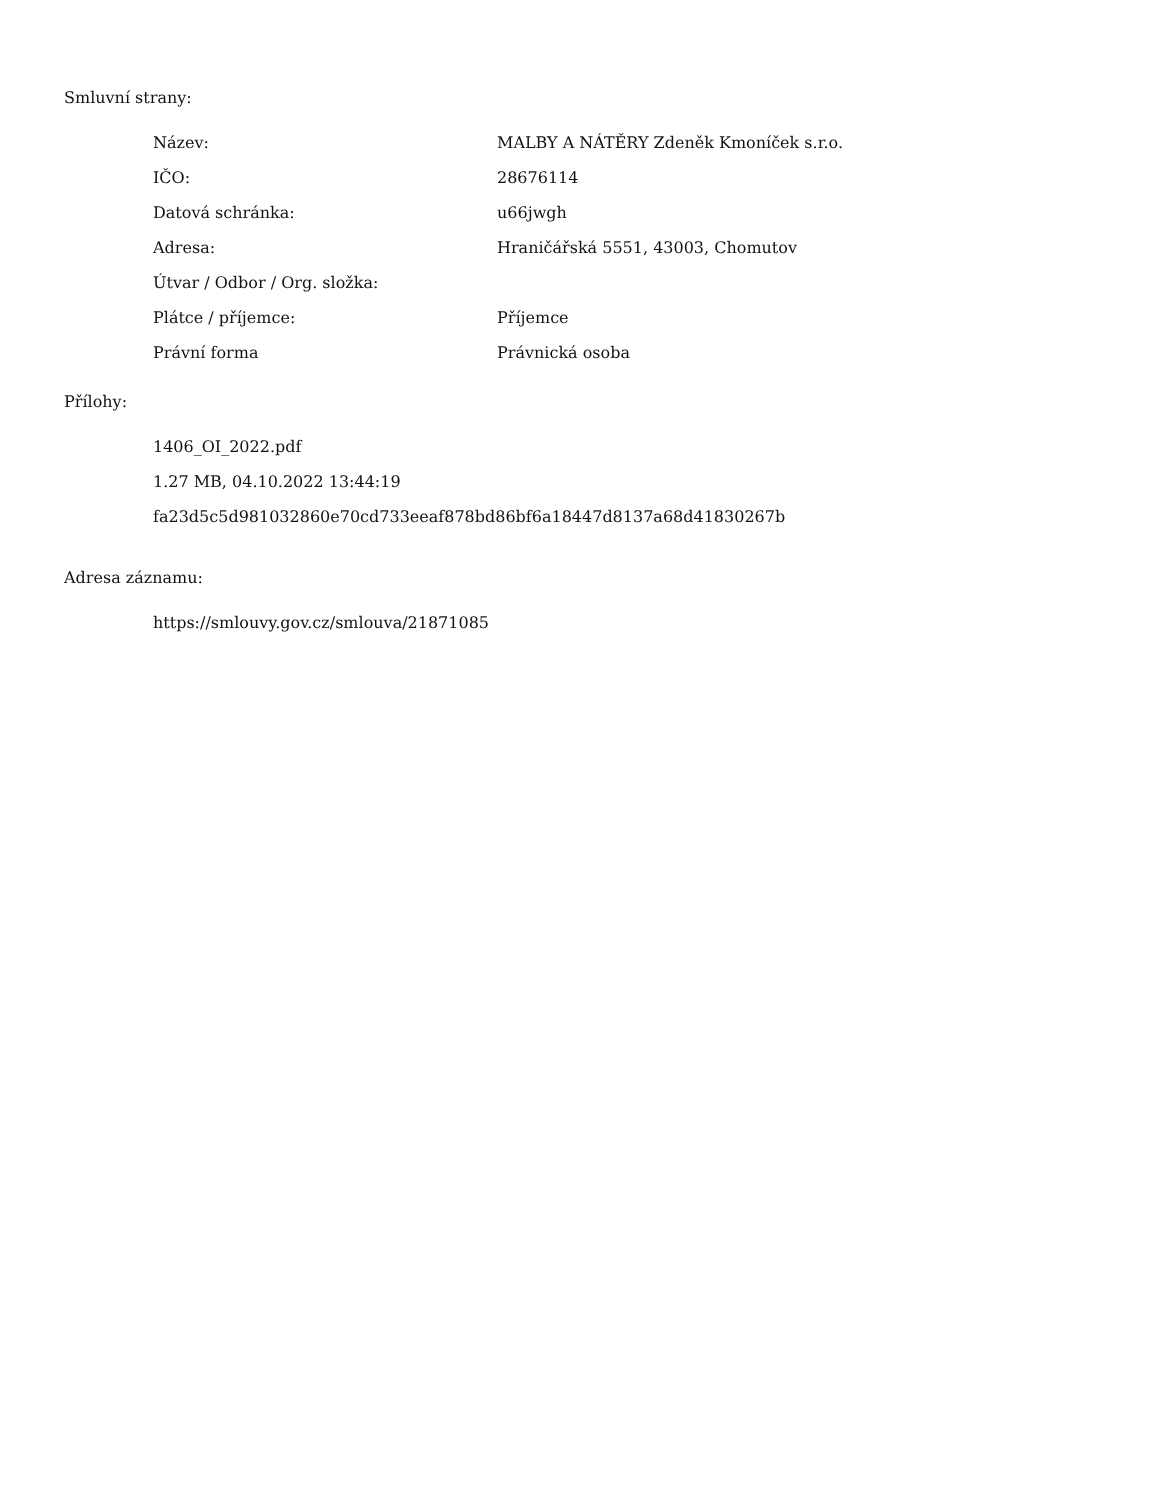Smluvní strany:
| Název: | MALBY A NÁTĚRY Zdeněk Kmoníček s.r.o. |
| IČO: | 28676114 |
| Datová schránka: | u66jwgh |
| Adresa: | Hraničářská 5551, 43003, Chomutov |
| Útvar / Odbor / Org. složka: | |
| Plátce / příjemce: | Příjemce |
| Právní forma | Právnická osoba |
Přílohy:
1406_OI_2022.pdf
1.27 MB, 04.10.2022 13:44:19
fa23d5c5d981032860e70cd733eeaf878bd86bf6a18447d8137a68d41830267b
Adresa záznamu:
https://smlouvy.gov.cz/smlouva/21871085